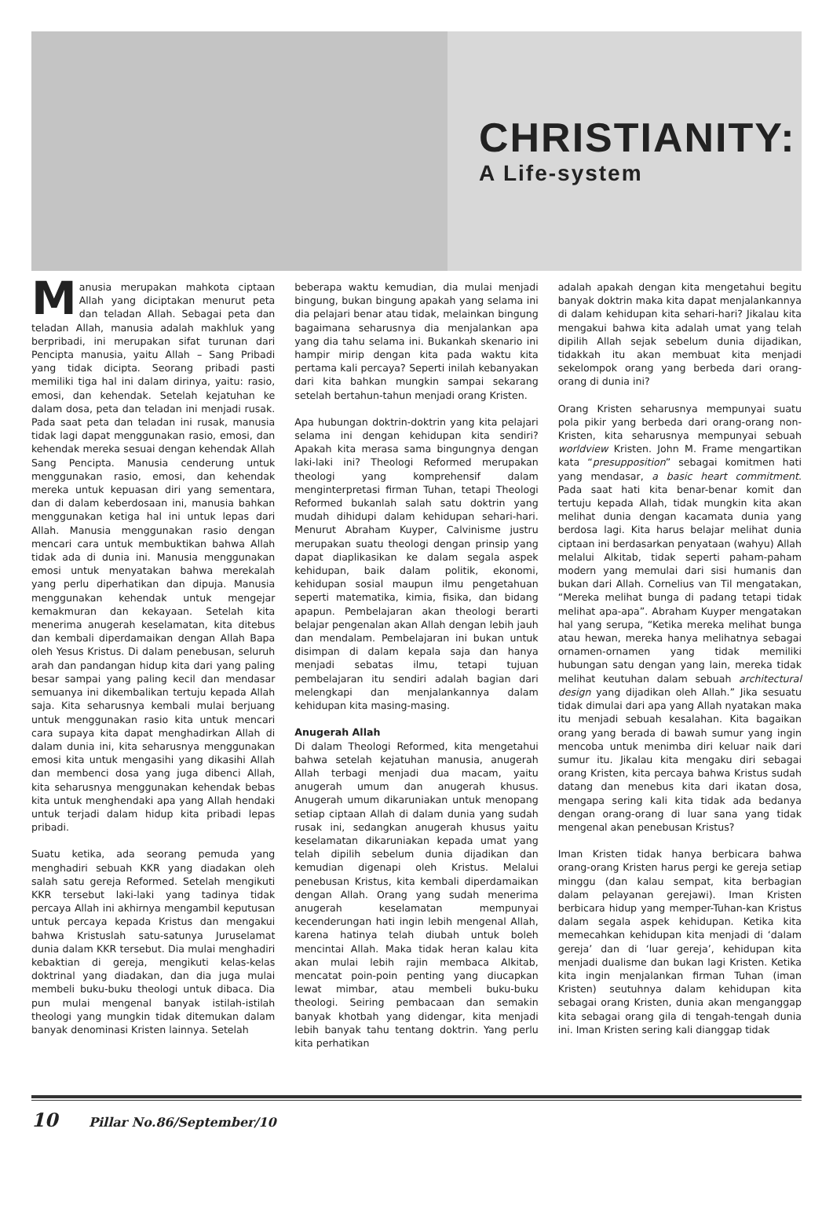CHRISTIANITY:
A Life-system
Manusia merupakan mahkota ciptaan Allah yang diciptakan menurut peta dan teladan Allah. Sebagai peta dan teladan Allah, manusia adalah makhluk yang berpribadi, ini merupakan sifat turunan dari Pencipta manusia, yaitu Allah – Sang Pribadi yang tidak dicipta. Seorang pribadi pasti memiliki tiga hal ini dalam dirinya, yaitu: rasio, emosi, dan kehendak. Setelah kejatuhan ke dalam dosa, peta dan teladan ini menjadi rusak. Pada saat peta dan teladan ini rusak, manusia tidak lagi dapat menggunakan rasio, emosi, dan kehendak mereka sesuai dengan kehendak Allah Sang Pencipta. Manusia cenderung untuk menggunakan rasio, emosi, dan kehendak mereka untuk kepuasan diri yang sementara, dan di dalam keberdosaan ini, manusia bahkan menggunakan ketiga hal ini untuk lepas dari Allah. Manusia menggunakan rasio dengan mencari cara untuk membuktikan bahwa Allah tidak ada di dunia ini. Manusia menggunakan emosi untuk menyatakan bahwa merekalah yang perlu diperhatikan dan dipuja. Manusia menggunakan kehendak untuk mengejar kemakmuran dan kekayaan. Setelah kita menerima anugerah keselamatan, kita ditebus dan kembali diperdamaikan dengan Allah Bapa oleh Yesus Kristus. Di dalam penebusan, seluruh arah dan pandangan hidup kita dari yang paling besar sampai yang paling kecil dan mendasar semuanya ini dikembalikan tertuju kepada Allah saja. Kita seharusnya kembali mulai berjuang untuk menggunakan rasio kita untuk mencari cara supaya kita dapat menghadirkan Allah di dalam dunia ini, kita seharusnya menggunakan emosi kita untuk mengasihi yang dikasihi Allah dan membenci dosa yang juga dibenci Allah, kita seharusnya menggunakan kehendak bebas kita untuk menghendaki apa yang Allah hendaki untuk terjadi dalam hidup kita pribadi lepas pribadi.
Suatu ketika, ada seorang pemuda yang menghadiri sebuah KKR yang diadakan oleh salah satu gereja Reformed. Setelah mengikuti KKR tersebut laki-laki yang tadinya tidak percaya Allah ini akhirnya mengambil keputusan untuk percaya kepada Kristus dan mengakui bahwa Kristuslah satu-satunya Juruselamat dunia dalam KKR tersebut. Dia mulai menghadiri kebaktian di gereja, mengikuti kelas-kelas doktrinal yang diadakan, dan dia juga mulai membeli buku-buku theologi untuk dibaca. Dia pun mulai mengenal banyak istilah-istilah theologi yang mungkin tidak ditemukan dalam banyak denominasi Kristen lainnya. Setelah
beberapa waktu kemudian, dia mulai menjadi bingung, bukan bingung apakah yang selama ini dia pelajari benar atau tidak, melainkan bingung bagaimana seharusnya dia menjalankan apa yang dia tahu selama ini. Bukankah skenario ini hampir mirip dengan kita pada waktu kita pertama kali percaya? Seperti inilah kebanyakan dari kita bahkan mungkin sampai sekarang setelah bertahun-tahun menjadi orang Kristen.
Apa hubungan doktrin-doktrin yang kita pelajari selama ini dengan kehidupan kita sendiri? Apakah kita merasa sama bingungnya dengan laki-laki ini? Theologi Reformed merupakan theologi yang komprehensif dalam menginterpretasi firman Tuhan, tetapi Theologi Reformed bukanlah salah satu doktrin yang mudah dihidupi dalam kehidupan sehari-hari. Menurut Abraham Kuyper, Calvinisme justru merupakan suatu theologi dengan prinsip yang dapat diaplikasikan ke dalam segala aspek kehidupan, baik dalam politik, ekonomi, kehidupan sosial maupun ilmu pengetahuan seperti matematika, kimia, fisika, dan bidang apapun. Pembelajaran akan theologi berarti belajar pengenalan akan Allah dengan lebih jauh dan mendalam. Pembelajaran ini bukan untuk disimpan di dalam kepala saja dan hanya menjadi sebatas ilmu, tetapi tujuan pembelajaran itu sendiri adalah bagian dari melengkapi dan menjalankannya dalam kehidupan kita masing-masing.
Anugerah Allah
Di dalam Theologi Reformed, kita mengetahui bahwa setelah kejatuhan manusia, anugerah Allah terbagi menjadi dua macam, yaitu anugerah umum dan anugerah khusus. Anugerah umum dikaruniakan untuk menopang setiap ciptaan Allah di dalam dunia yang sudah rusak ini, sedangkan anugerah khusus yaitu keselamatan dikaruniakan kepada umat yang telah dipilih sebelum dunia dijadikan dan kemudian digenapi oleh Kristus. Melalui penebusan Kristus, kita kembali diperdamaikan dengan Allah. Orang yang sudah menerima anugerah keselamatan mempunyai kecenderungan hati ingin lebih mengenal Allah, karena hatinya telah diubah untuk boleh mencintai Allah. Maka tidak heran kalau kita akan mulai lebih rajin membaca Alkitab, mencatat poin-poin penting yang diucapkan lewat mimbar, atau membeli buku-buku theologi. Seiring pembacaan dan semakin banyak khotbah yang didengar, kita menjadi lebih banyak tahu tentang doktrin. Yang perlu kita perhatikan
adalah apakah dengan kita mengetahui begitu banyak doktrin maka kita dapat menjalankannya di dalam kehidupan kita sehari-hari? Jikalau kita mengakui bahwa kita adalah umat yang telah dipilih Allah sejak sebelum dunia dijadikan, tidakkah itu akan membuat kita menjadi sekelompok orang yang berbeda dari orang-orang di dunia ini?
Orang Kristen seharusnya mempunyai suatu pola pikir yang berbeda dari orang-orang non-Kristen, kita seharusnya mempunyai sebuah worldview Kristen. John M. Frame mengartikan kata “presupposition” sebagai komitmen hati yang mendasar, a basic heart commitment. Pada saat hati kita benar-benar komit dan tertuju kepada Allah, tidak mungkin kita akan melihat dunia dengan kacamata dunia yang berdosa lagi. Kita harus belajar melihat dunia ciptaan ini berdasarkan penyataan (wahyu) Allah melalui Alkitab, tidak seperti paham-paham modern yang memulai dari sisi humanis dan bukan dari Allah. Cornelius van Til mengatakan, “Mereka melihat bunga di padang tetapi tidak melihat apa-apa”. Abraham Kuyper mengatakan hal yang serupa, “Ketika mereka melihat bunga atau hewan, mereka hanya melihatnya sebagai ornamen-ornamen yang tidak memiliki hubungan satu dengan yang lain, mereka tidak melihat keutuhan dalam sebuah architectural design yang dijadikan oleh Allah.” Jika sesuatu tidak dimulai dari apa yang Allah nyatakan maka itu menjadi sebuah kesalahan. Kita bagaikan orang yang berada di bawah sumur yang ingin mencoba untuk menimba diri keluar naik dari sumur itu. Jikalau kita mengaku diri sebagai orang Kristen, kita percaya bahwa Kristus sudah datang dan menebus kita dari ikatan dosa, mengapa sering kali kita tidak ada bedanya dengan orang-orang di luar sana yang tidak mengenal akan penebusan Kristus?
Iman Kristen tidak hanya berbicara bahwa orang-orang Kristen harus pergi ke gereja setiap minggu (dan kalau sempat, kita berbagian dalam pelayanan gerejawi). Iman Kristen berbicara hidup yang memper-Tuhan-kan Kristus dalam segala aspek kehidupan. Ketika kita memecahkan kehidupan kita menjadi di ‘dalam gereja’ dan di ‘luar gereja’, kehidupan kita menjadi dualisme dan bukan lagi Kristen. Ketika kita ingin menjalankan firman Tuhan (iman Kristen) seutuhnya dalam kehidupan kita sebagai orang Kristen, dunia akan menganggap kita sebagai orang gila di tengah-tengah dunia ini. Iman Kristen sering kali dianggap tidak
10 Pillar No.86/September/10